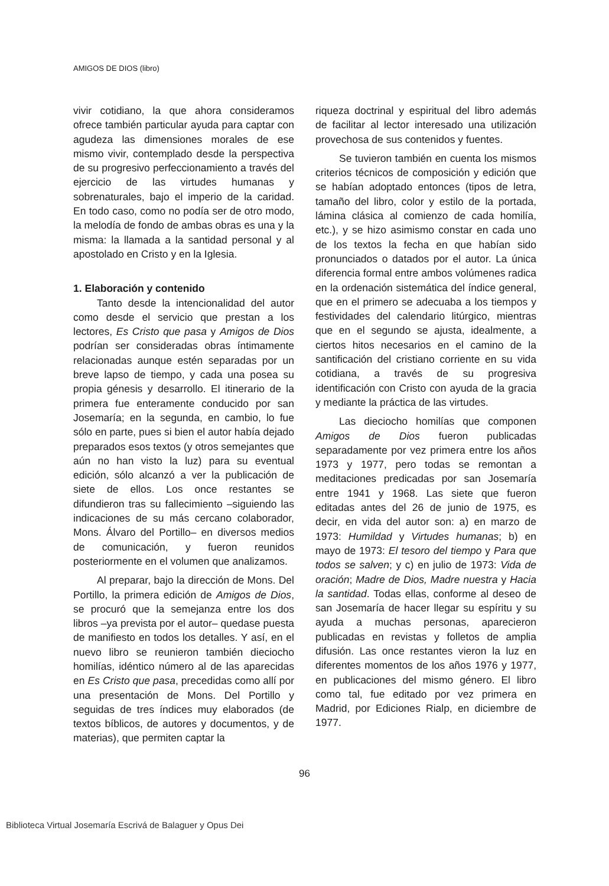AMIGOS DE DIOS (libro)
vivir cotidiano, la que ahora consideramos ofrece también particular ayuda para captar con agudeza las dimensiones morales de ese mismo vivir, contemplado desde la perspectiva de su progresivo perfeccionamiento a través del ejercicio de las virtudes humanas y sobrenaturales, bajo el imperio de la caridad. En todo caso, como no podía ser de otro modo, la melodía de fondo de ambas obras es una y la misma: la llamada a la santidad personal y al apostolado en Cristo y en la Iglesia.
1. Elaboración y contenido
Tanto desde la intencionalidad del autor como desde el servicio que prestan a los lectores, Es Cristo que pasa y Amigos de Dios podrían ser consideradas obras íntimamente relacionadas aunque estén separadas por un breve lapso de tiempo, y cada una posea su propia génesis y desarrollo. El itinerario de la primera fue enteramente conducido por san Josemaría; en la segunda, en cambio, lo fue sólo en parte, pues si bien el autor había dejado preparados esos textos (y otros semejantes que aún no han visto la luz) para su eventual edición, sólo alcanzó a ver la publicación de siete de ellos. Los once restantes se difundieron tras su fallecimiento –siguiendo las indicaciones de su más cercano colaborador, Mons. Álvaro del Portillo– en diversos medios de comunicación, y fueron reunidos posteriormente en el volumen que analizamos.
Al preparar, bajo la dirección de Mons. Del Portillo, la primera edición de Amigos de Dios, se procuró que la semejanza entre los dos libros –ya prevista por el autor– quedase puesta de manifiesto en todos los detalles. Y así, en el nuevo libro se reunieron también dieciocho homilías, idéntico número al de las aparecidas en Es Cristo que pasa, precedidas como allí por una presentación de Mons. Del Portillo y seguidas de tres índices muy elaborados (de textos bíblicos, de autores y documentos, y de materias), que permiten captar la
riqueza doctrinal y espiritual del libro además de facilitar al lector interesado una utilización provechosa de sus contenidos y fuentes.
Se tuvieron también en cuenta los mismos criterios técnicos de composición y edición que se habían adoptado entonces (tipos de letra, tamaño del libro, color y estilo de la portada, lámina clásica al comienzo de cada homilía, etc.), y se hizo asimismo constar en cada uno de los textos la fecha en que habían sido pronunciados o datados por el autor. La única diferencia formal entre ambos volúmenes radica en la ordenación sistemática del índice general, que en el primero se adecuaba a los tiempos y festividades del calendario litúrgico, mientras que en el segundo se ajusta, idealmente, a ciertos hitos necesarios en el camino de la santificación del cristiano corriente en su vida cotidiana, a través de su progresiva identificación con Cristo con ayuda de la gracia y mediante la práctica de las virtudes.
Las dieciocho homilías que componen Amigos de Dios fueron publicadas separadamente por vez primera entre los años 1973 y 1977, pero todas se remontan a meditaciones predicadas por san Josemaría entre 1941 y 1968. Las siete que fueron editadas antes del 26 de junio de 1975, es decir, en vida del autor son: a) en marzo de 1973: Humildad y Virtudes humanas; b) en mayo de 1973: El tesoro del tiempo y Para que todos se salven; y c) en julio de 1973: Vida de oración; Madre de Dios, Madre nuestra y Hacia la santidad. Todas ellas, conforme al deseo de san Josemaría de hacer llegar su espíritu y su ayuda a muchas personas, aparecieron publicadas en revistas y folletos de amplia difusión. Las once restantes vieron la luz en diferentes momentos de los años 1976 y 1977, en publicaciones del mismo género. El libro como tal, fue editado por vez primera en Madrid, por Ediciones Rialp, en diciembre de 1977.
96
Biblioteca Virtual Josemaría Escrivá de Balaguer y Opus Dei